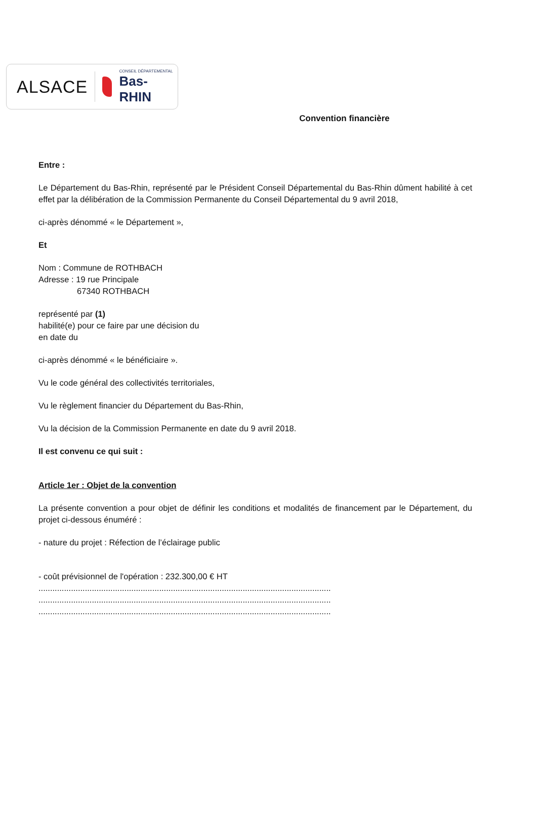ALSACE CONSEIL DÉPARTEMENTAL
Bas-RHIN
Convention financière
Entre :
Le Département du Bas-Rhin, représenté par le Président Conseil Départemental du Bas-Rhin dûment habilité à cet effet par la délibération de la Commission Permanente du Conseil Départemental du 9 avril 2018,
ci-après dénommé « le Département »,
Et
Nom : Commune de ROTHBACH
Adresse : 19 rue Principale
67340 ROTHBACH
représenté par (1)
habilité(e) pour ce faire par une décision du
en date du
ci-après dénommé « le bénéficiaire ».
Vu le code général des collectivités territoriales,
Vu le règlement financier du Département du Bas-Rhin,
Vu la décision de la Commission Permanente en date du 9 avril 2018.
Il est convenu ce qui suit :
Article 1er : Objet de la convention
La présente convention a pour objet de définir les conditions et modalités de financement par le Département, du projet ci-dessous énuméré :
- nature du projet : Réfection de l’éclairage public
- coût prévisionnel de l'opération : 232.300,00 € HT
..............................................................................................................................
..............................................................................................................................
..............................................................................................................................